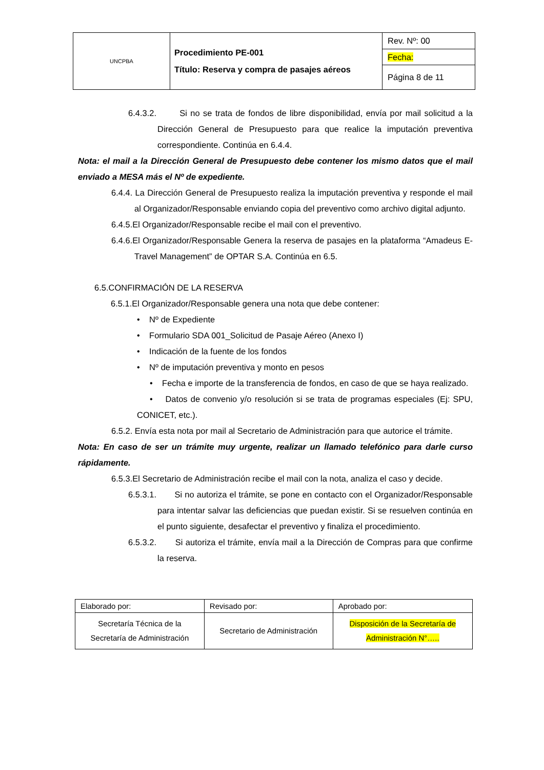| UNCPBA | Procedimiento PE-001 Título: Reserva y compra de pasajes aéreos | Rev. Nº: 00 |
| | | Fecha: |
| | | Página 8 de 11 |
6.4.3.2. Si no se trata de fondos de libre disponibilidad, envía por mail solicitud a la Dirección General de Presupuesto para que realice la imputación preventiva correspondiente. Continúa en 6.4.4.
Nota: el mail a la Dirección General de Presupuesto debe contener los mismo datos que el mail enviado a MESA más el Nº de expediente.
6.4.4. La Dirección General de Presupuesto realiza la imputación preventiva y responde el mail al Organizador/Responsable enviando copia del preventivo como archivo digital adjunto.
6.4.5.El Organizador/Responsable recibe el mail con el preventivo.
6.4.6.El Organizador/Responsable Genera la reserva de pasajes en la plataforma “Amadeus E-Travel Management” de OPTAR S.A. Continúa en 6.5.
6.5.CONFIRMACIÓN DE LA RESERVA
6.5.1.El Organizador/Responsable genera una nota que debe contener:
• Nº de Expediente
• Formulario SDA 001_Solicitud de Pasaje Aéreo (Anexo I)
• Indicación de la fuente de los fondos
• Nº de imputación preventiva y monto en pesos
• Fecha e importe de la transferencia de fondos, en caso de que se haya realizado.
• Datos de convenio y/o resolución si se trata de programas especiales (Ej: SPU, CONICET, etc.).
6.5.2. Envía esta nota por mail al Secretario de Administración para que autorice el trámite.
Nota: En caso de ser un trámite muy urgente, realizar un llamado telefónico para darle curso rápidamente.
6.5.3.El Secretario de Administración recibe el mail con la nota, analiza el caso y decide.
6.5.3.1. Si no autoriza el trámite, se pone en contacto con el Organizador/Responsable para intentar salvar las deficiencias que puedan existir. Si se resuelven continúa en el punto siguiente, desafectar el preventivo y finaliza el procedimiento.
6.5.3.2. Si autoriza el trámite, envía mail a la Dirección de Compras para que confirme la reserva.
| Elaborado por: | Revisado por: | Aprobado por: |
| Secretaría Técnica de la Secretaría de Administración | Secretario de Administración | Disposición de la Secretaría de Administración N°….. |